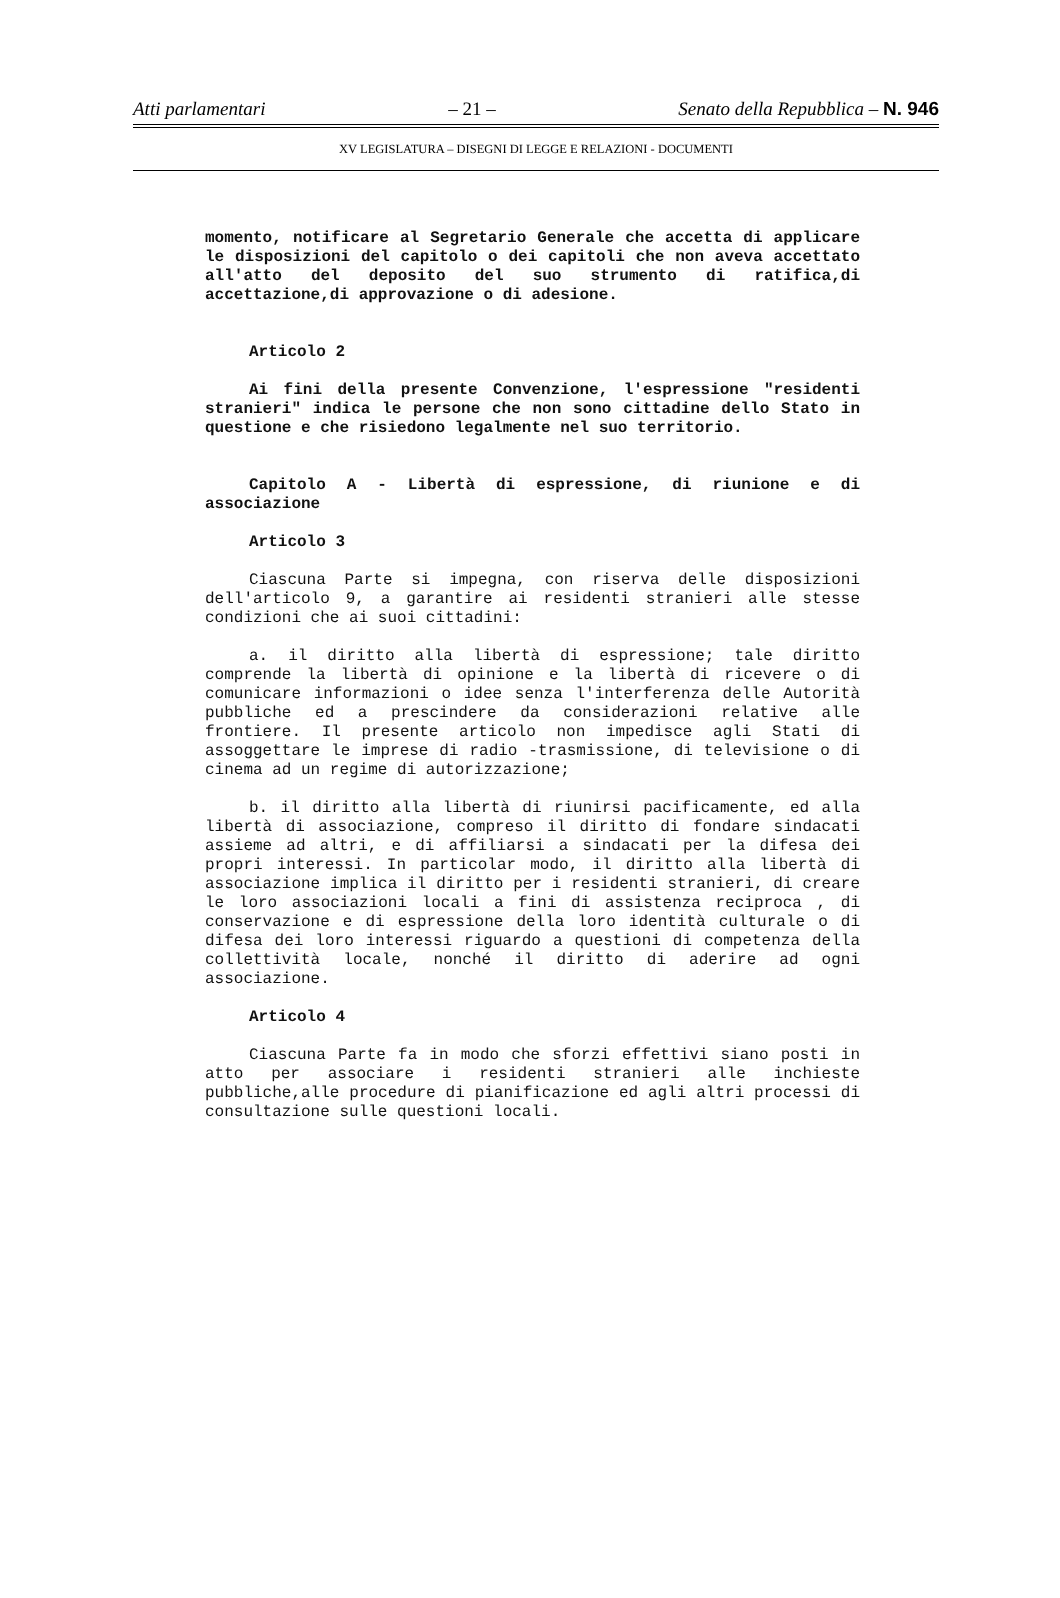Atti parlamentari – 21 – Senato della Repubblica – N. 946
XV LEGISLATURA – DISEGNI DI LEGGE E RELAZIONI - DOCUMENTI
momento, notificare al Segretario Generale che accetta di applicare le disposizioni del capitolo o dei capitoli che non aveva accettato all'atto del deposito del suo strumento di ratifica,di accettazione,di approvazione o di adesione.
Articolo 2
Ai fini della presente Convenzione, l'espressione "residenti stranieri" indica le persone che non sono cittadine dello Stato in questione e che risiedono legalmente nel suo territorio.
Capitolo A - Libertà di espressione, di riunione e di associazione
Articolo 3
Ciascuna Parte si impegna, con riserva delle disposizioni dell'articolo 9, a garantire ai residenti stranieri alle stesse condizioni che ai suoi cittadini:
a. il diritto alla libertà di espressione; tale diritto comprende la libertà di opinione e la libertà di ricevere o di comunicare informazioni o idee senza l'interferenza delle Autorità pubbliche ed a prescindere da considerazioni relative alle frontiere. Il presente articolo non impedisce agli Stati di assoggettare le imprese di radio -trasmissione, di televisione o di cinema ad un regime di autorizzazione;
b. il diritto alla libertà di riunirsi pacificamente, ed alla libertà di associazione, compreso il diritto di fondare sindacati assieme ad altri, e di affiliarsi a sindacati per la difesa dei propri interessi. In particolar modo, il diritto alla libertà di associazione implica il diritto per i residenti stranieri, di creare le loro associazioni locali a fini di assistenza reciproca , di conservazione e di espressione della loro identità culturale o di difesa dei loro interessi riguardo a questioni di competenza della collettività locale, nonché il diritto di aderire ad ogni associazione.
Articolo 4
Ciascuna Parte fa in modo che sforzi effettivi siano posti in atto per associare i residenti stranieri alle inchieste pubbliche,alle procedure di pianificazione ed agli altri processi di consultazione sulle questioni locali.